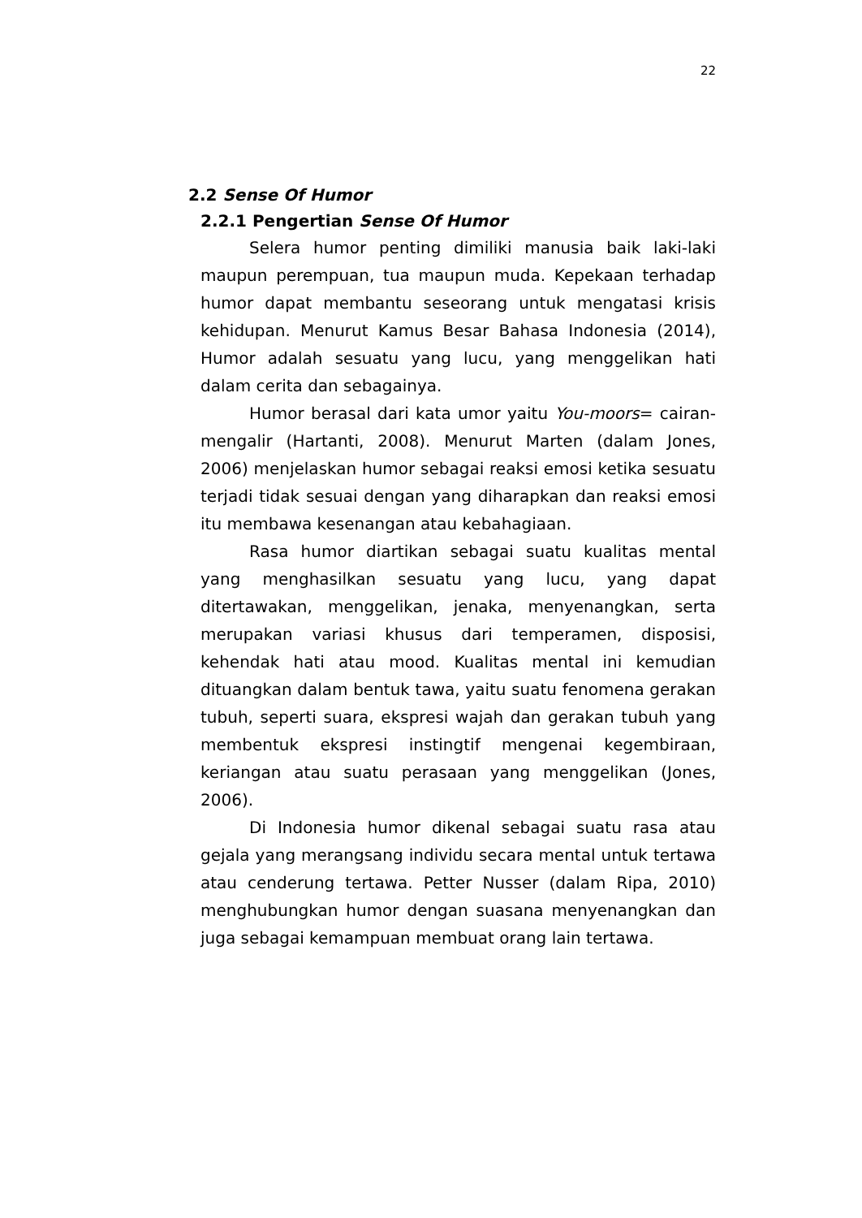22
2.2 Sense Of Humor
2.2.1 Pengertian Sense Of Humor
Selera humor penting dimiliki manusia baik laki-laki maupun perempuan, tua maupun muda. Kepekaan terhadap humor dapat membantu seseorang untuk mengatasi krisis kehidupan. Menurut Kamus Besar Bahasa Indonesia (2014), Humor adalah sesuatu yang lucu, yang menggelikan hati dalam cerita dan sebagainya.
Humor berasal dari kata umor yaitu You-moors= cairan-mengalir (Hartanti, 2008). Menurut Marten (dalam Jones, 2006) menjelaskan humor sebagai reaksi emosi ketika sesuatu terjadi tidak sesuai dengan yang diharapkan dan reaksi emosi itu membawa kesenangan atau kebahagiaan.
Rasa humor diartikan sebagai suatu kualitas mental yang menghasilkan sesuatu yang lucu, yang dapat ditertawakan, menggelikan, jenaka, menyenangkan, serta merupakan variasi khusus dari temperamen, disposisi, kehendak hati atau mood. Kualitas mental ini kemudian dituangkan dalam bentuk tawa, yaitu suatu fenomena gerakan tubuh, seperti suara, ekspresi wajah dan gerakan tubuh yang membentuk ekspresi instingtif mengenai kegembiraan, keriangan atau suatu perasaan yang menggelikan (Jones, 2006).
Di Indonesia humor dikenal sebagai suatu rasa atau gejala yang merangsang individu secara mental untuk tertawa atau cenderung tertawa. Petter Nusser (dalam Ripa, 2010) menghubungkan humor dengan suasana menyenangkan dan juga sebagai kemampuan membuat orang lain tertawa.